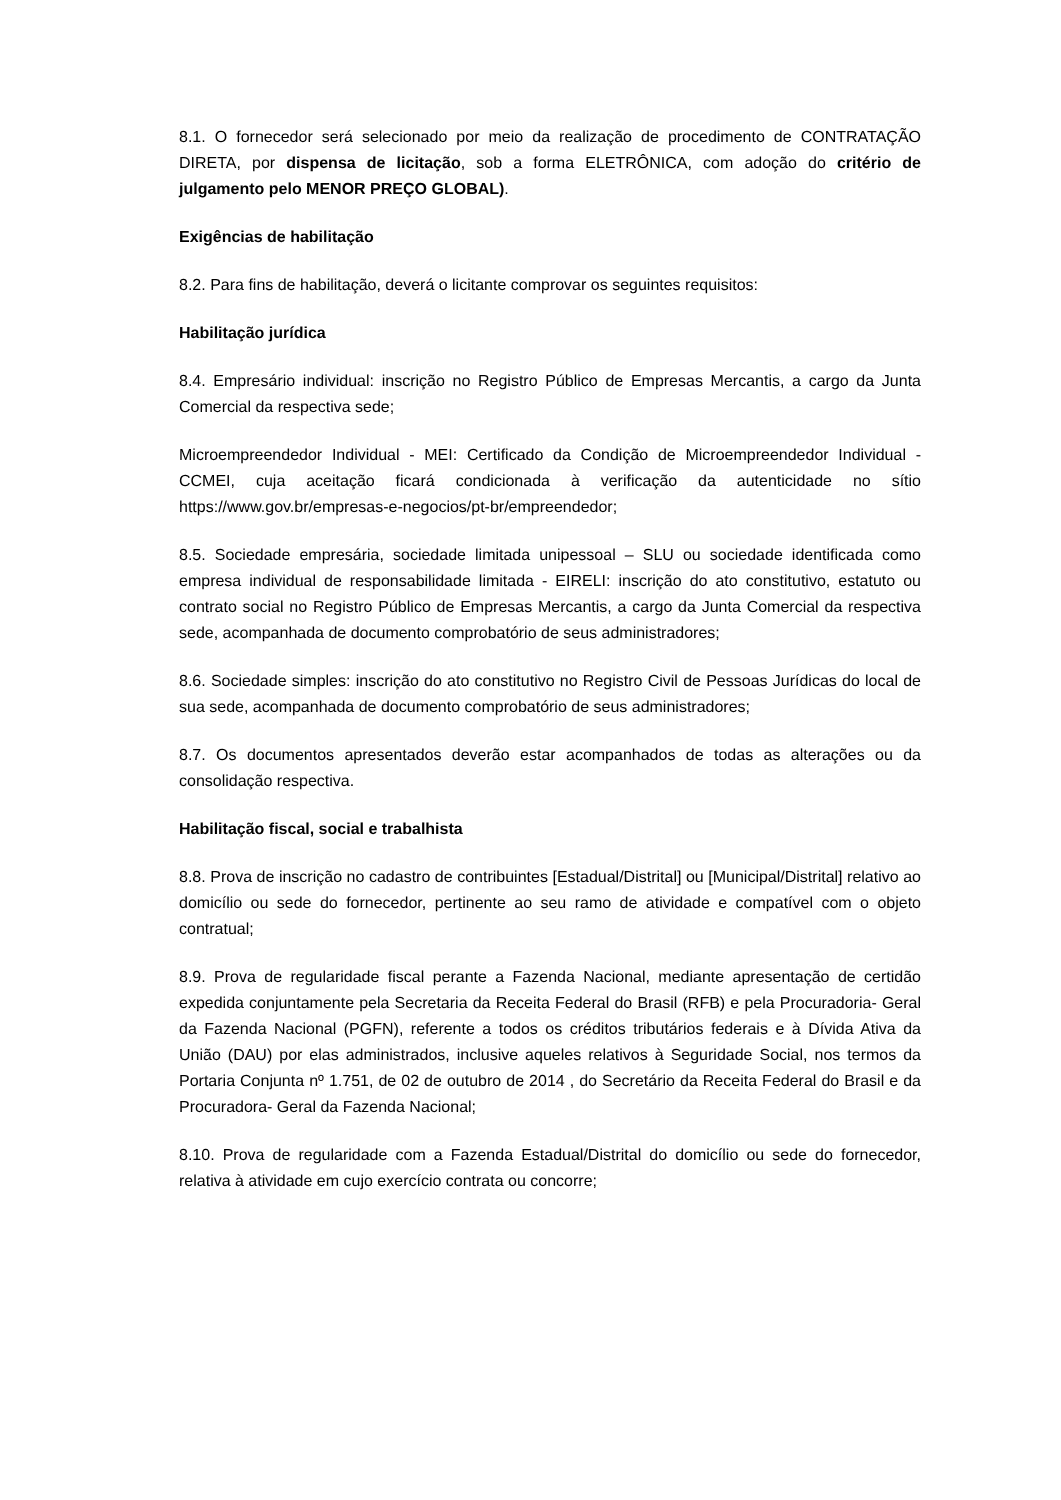8.1. O fornecedor será selecionado por meio da realização de procedimento de CONTRATAÇÃO DIRETA, por dispensa de licitação, sob a forma ELETRÔNICA, com adoção do critério de julgamento pelo MENOR PREÇO GLOBAL).
Exigências de habilitação
8.2. Para fins de habilitação, deverá o licitante comprovar os seguintes requisitos:
Habilitação jurídica
8.4. Empresário individual: inscrição no Registro Público de Empresas Mercantis, a cargo da Junta Comercial da respectiva sede;
Microempreendedor Individual - MEI: Certificado da Condição de Microempreendedor Individual - CCMEI, cuja aceitação ficará condicionada à verificação da autenticidade no sítio https://www.gov.br/empresas-e-negocios/pt-br/empreendedor;
8.5. Sociedade empresária, sociedade limitada unipessoal – SLU ou sociedade identificada como empresa individual de responsabilidade limitada - EIRELI: inscrição do ato constitutivo, estatuto ou contrato social no Registro Público de Empresas Mercantis, a cargo da Junta Comercial da respectiva sede, acompanhada de documento comprobatório de seus administradores;
8.6. Sociedade simples: inscrição do ato constitutivo no Registro Civil de Pessoas Jurídicas do local de sua sede, acompanhada de documento comprobatório de seus administradores;
8.7. Os documentos apresentados deverão estar acompanhados de todas as alterações ou da consolidação respectiva.
Habilitação fiscal, social e trabalhista
8.8. Prova de inscrição no cadastro de contribuintes [Estadual/Distrital] ou [Municipal/Distrital] relativo ao domicílio ou sede do fornecedor, pertinente ao seu ramo de atividade e compatível com o objeto contratual;
8.9. Prova de regularidade fiscal perante a Fazenda Nacional, mediante apresentação de certidão expedida conjuntamente pela Secretaria da Receita Federal do Brasil (RFB) e pela Procuradoria- Geral da Fazenda Nacional (PGFN), referente a todos os créditos tributários federais e à Dívida Ativa da União (DAU) por elas administrados, inclusive aqueles relativos à Seguridade Social, nos termos da Portaria Conjunta nº 1.751, de 02 de outubro de 2014 , do Secretário da Receita Federal do Brasil e da Procuradora- Geral da Fazenda Nacional;
8.10. Prova de regularidade com a Fazenda Estadual/Distrital do domicílio ou sede do fornecedor, relativa à atividade em cujo exercício contrata ou concorre;